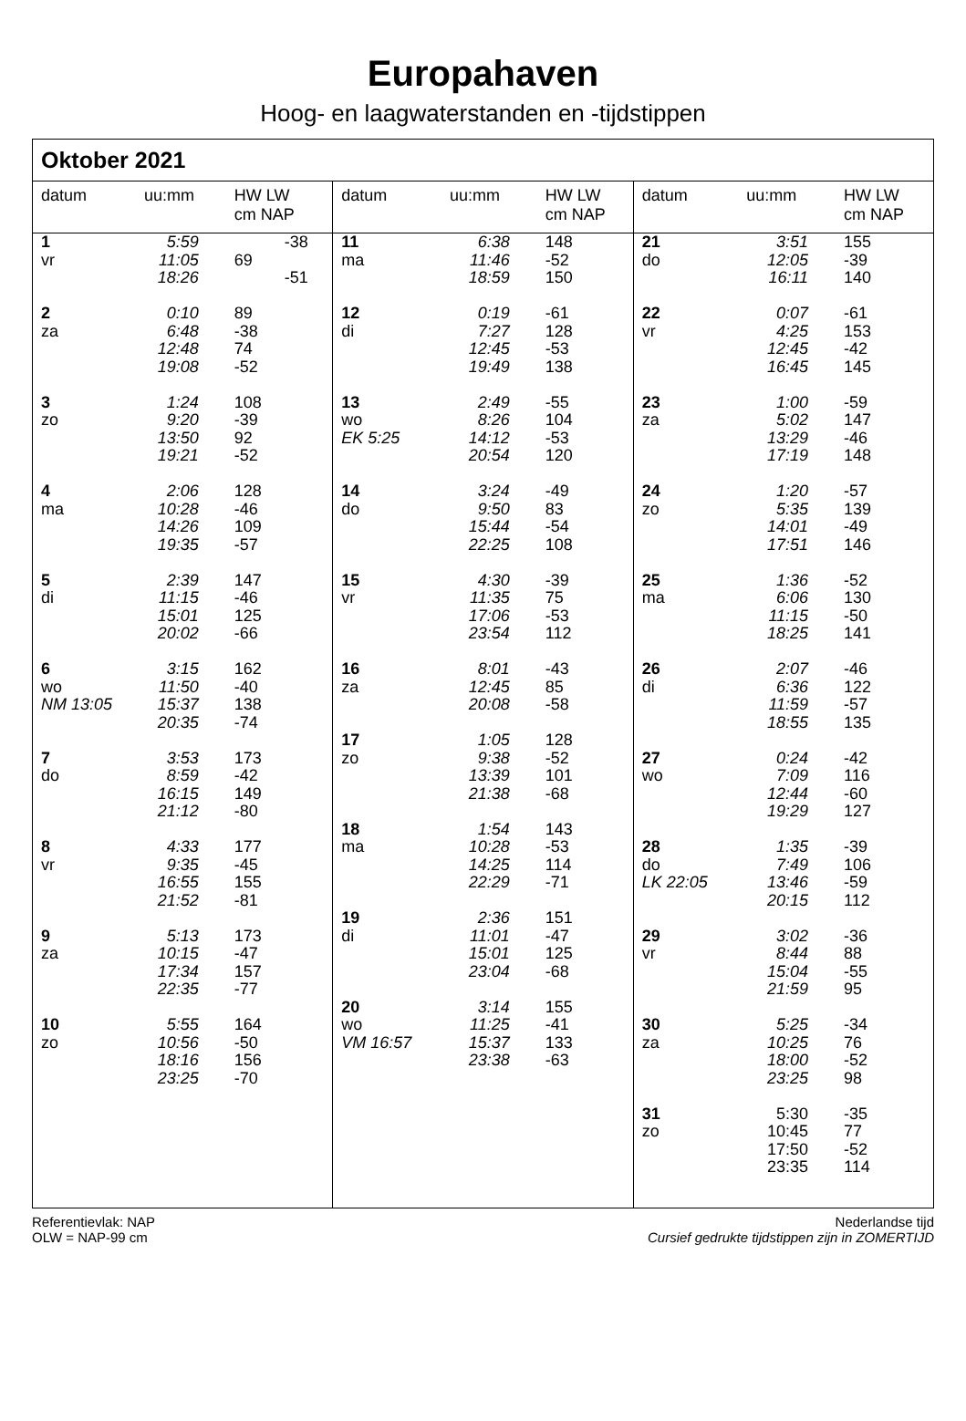Europahaven
Hoog- en laagwaterstanden en -tijdstippen
Oktober 2021
| datum | uu:mm | HW LW cm NAP |
| --- | --- | --- |
| 1 vr | 5:59 11:05 18:26 | -38 69 -51 |
| 2 za | 0:10 6:48 12:48 19:08 | 89 -38 74 -52 |
| 3 zo | 1:24 9:20 13:50 19:21 | 108 -39 92 -52 |
| 4 ma | 2:06 10:28 14:26 19:35 | 128 -46 109 -57 |
| 5 di | 2:39 11:15 15:01 20:02 | 147 -46 125 -66 |
| 6 wo NM 13:05 | 3:15 11:50 15:37 20:35 | 162 -40 138 -74 |
| 7 do | 3:53 8:59 16:15 21:12 | 173 -42 149 -80 |
| 8 vr | 4:33 9:35 16:55 21:52 | 177 -45 155 -81 |
| 9 za | 5:13 10:15 17:34 22:35 | 173 -47 157 -77 |
| 10 zo | 5:55 10:56 18:16 23:25 | 164 -50 156 -70 |
| datum | uu:mm | HW LW cm NAP |
| --- | --- | --- |
| 11 ma | 6:38 11:46 18:59 | 148 -52 150 |
| 12 di | 0:19 7:27 12:45 19:49 | -61 128 -53 138 |
| 13 wo EK 5:25 | 2:49 8:26 14:12 20:54 | -55 104 -53 120 |
| 14 do | 3:24 9:50 15:44 22:25 | -49 83 -54 108 |
| 15 vr | 4:30 11:35 17:06 23:54 | -39 75 -53 112 |
| 16 za | 8:01 12:45 20:08 | -43 85 -58 |
| 17 zo | 1:05 9:38 13:39 21:38 | 128 -52 101 -68 |
| 18 ma | 1:54 10:28 14:25 22:29 | 143 -53 114 -71 |
| 19 di | 2:36 11:01 15:01 23:04 | 151 -47 125 -68 |
| 20 wo VM 16:57 | 3:14 11:25 15:37 23:38 | 155 -41 133 -63 |
| datum | uu:mm | HW LW cm NAP |
| --- | --- | --- |
| 21 do | 3:51 12:05 16:11 | 155 -39 140 |
| 22 vr | 0:07 4:25 12:45 16:45 | -61 153 -42 145 |
| 23 za | 1:00 5:02 13:29 17:19 | -59 147 -46 148 |
| 24 zo | 1:20 5:35 14:01 17:51 | -57 139 -49 146 |
| 25 ma | 1:36 6:06 11:15 18:25 | -52 130 -50 141 |
| 26 di | 2:07 6:36 11:59 18:55 | -46 122 -57 135 |
| 27 wo | 0:24 7:09 12:44 19:29 | -42 116 -60 127 |
| 28 do LK 22:05 | 1:35 7:49 13:46 20:15 | -39 106 -59 112 |
| 29 vr | 3:02 8:44 15:04 21:59 | -36 88 -55 95 |
| 30 za | 5:25 10:25 18:00 23:25 | -34 76 -52 98 |
| 31 zo | 5:30 10:45 17:50 23:35 | -35 77 -52 114 |
Referentievlak: NAP
OLW = NAP-99 cm
Nederlandse tijd
Cursief gedrukte tijdstippen zijn in ZOMERTIJD